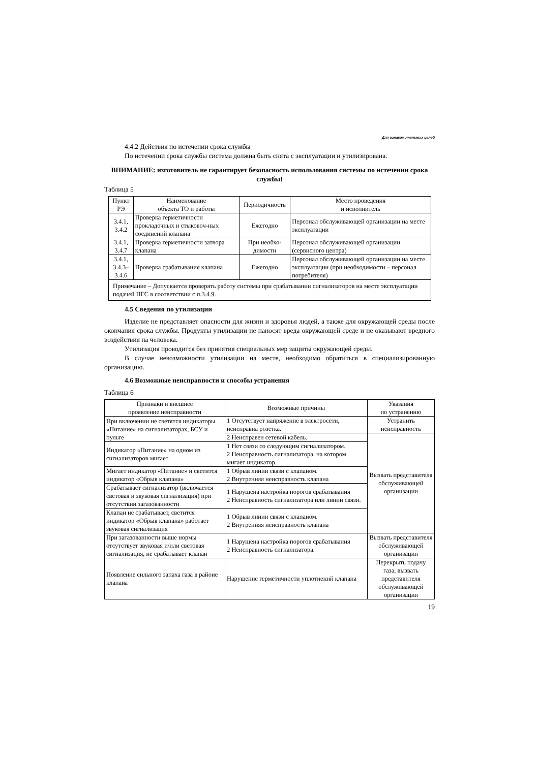Для ознакомительных целей
4.4.2 Действия по истечении срока службы
По истечении срока службы система должна быть снята с эксплуатации и утилизирована.
ВНИМАНИЕ: изготовитель не гарантирует безопасность использования системы по истечении срока службы!
Таблица 5
| Пункт РЭ | Наименование объекта ТО и работы | Периодичность | Место проведения и исполнитель |
| --- | --- | --- | --- |
| 3.4.1, 3.4.2 | Проверка герметичности прокладочных и стыковоч-ных соединений клапана | Ежегодно | Персонал обслуживающей организации на месте эксплуатации |
| 3.4.1, 3.4.7 | Проверка герметичности затвора клапана | При необхо-димости | Персонал обслуживающей организации (сервисного центра) |
| 3.4.1, 3.4.3–3.4.6 | Проверка срабатывания клапана | Ежегодно | Персонал обслуживающей организации на месте эксплуатации (при необходимости – персонал потребителя) |
| Примечание – Допускается проверять работу системы при срабатывании сигнализаторов на месте эксплуатации подачей ПГС в соответствии с п.3.4.9. | | | |
4.5 Сведения по утилизации
Изделие не представляет опасности для жизни и здоровья людей, а также для окружающей среды после окончания срока службы. Продукты утилизации не наносят вреда окружающей среде и не оказывают вредного воздействия на человека.
Утилизация проводится без принятия специальных мер защиты окружающей среды.
В случае невозможности утилизации на месте, необходимо обратиться в специализированную организацию.
4.6 Возможные неисправности и способы устранения
Таблица 6
| Признаки и внешнее проявление неисправности | Возможные причины | Указания по устранению |
| --- | --- | --- |
| При включении не светятся индикаторы «Питание» на сигнализаторах, БСУ и пульте | 1 Отсутствует напряжение в электросети, неисправна розетка. | Устранить неисправность |
| | 2 Неисправен сетевой кабель. | Вызвать представителя обслуживающей организации |
| Индикатор «Питание» на одном из сигнализаторов мигает | 1 Нет связи со следующим сигнализатором. 2 Неисправность сигнализатора, на котором мигает индикатор. | |
| Мигает индикатор «Питание» и светится индикатор «Обрыв клапана» | 1 Обрыв линии связи с клапаном. 2 Внутренняя неисправность клапана | |
| Срабатывает сигнализатор (включается световая и звуковая сигнализация) при отсутствии загазованности | 1 Нарушена настройка порогов срабатывания 2 Неисправность сигнализатора или линии связи. | |
| Клапан не срабатывает, светится индикатор «Обрыв клапана» работает звуковая сигнализация | 1 Обрыв линии связи с клапаном. 2 Внутренняя неисправность клапана | |
| При загазованности выше нормы отсутствует звуковая и/или световая сигнализация, не срабатывает клапан | 1 Нарушена настройка порогов срабатывания 2 Неисправность сигнализатора. | Вызвать представителя обслуживающей организации |
| Появление сильного запаха газа в районе клапана | Нарушение герметичности уплотнений клапана | Перекрыть подачу газа, вызвать представителя обслуживающей организации |
19